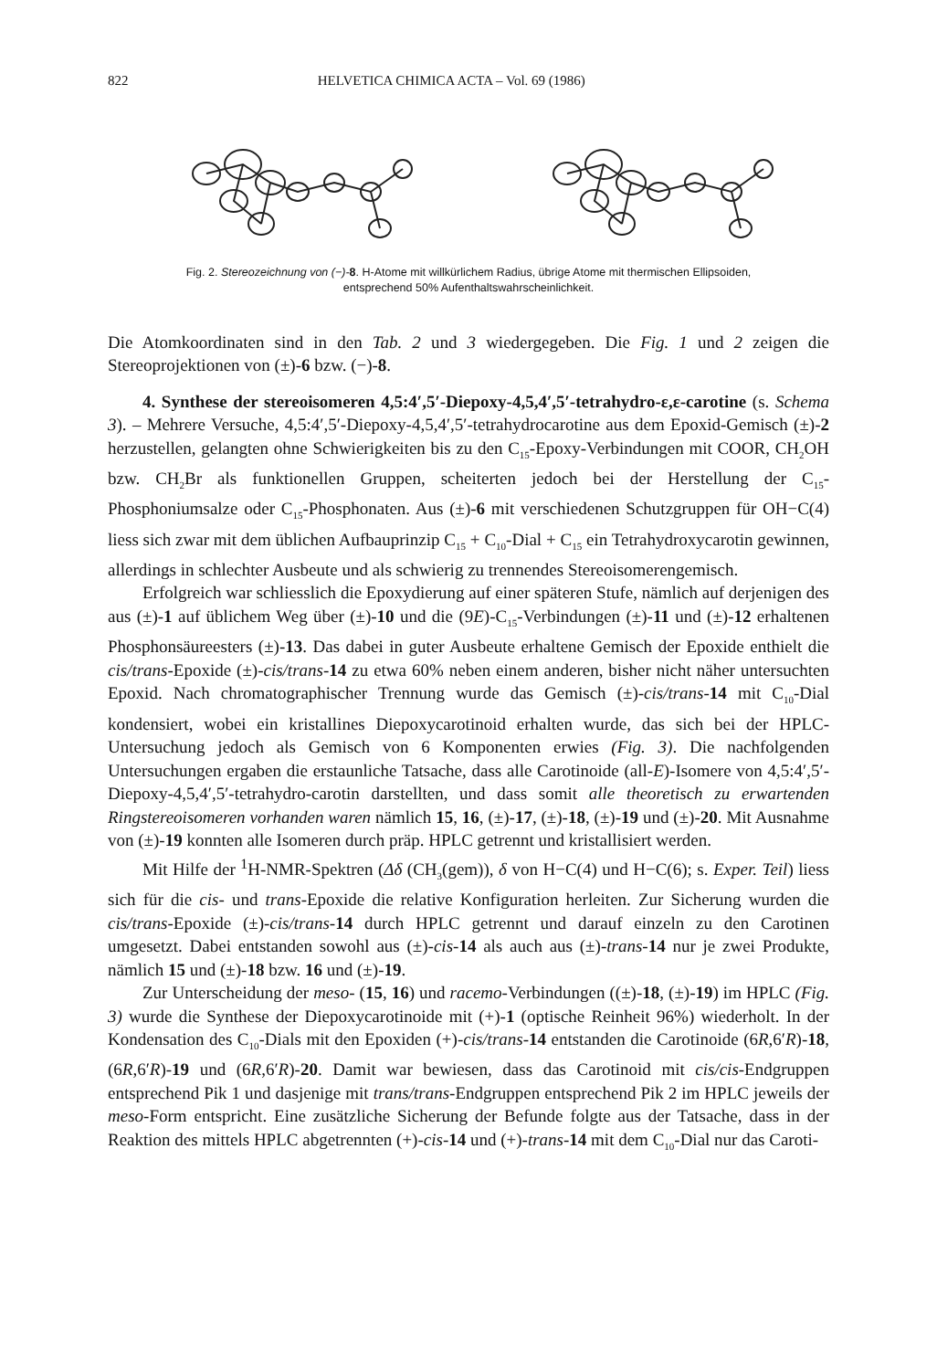822 HELVETICA CHIMICA ACTA – Vol. 69 (1986)
Fig. 2. Stereozeichnung von (−)-8. H-Atome mit willkürlichem Radius, übrige Atome mit thermischen Ellipsoiden,
entsprechend 50% Aufenthaltswahrscheinlichkeit.
Die Atomkoordinaten sind in den Tab. 2 und 3 wiedergegeben. Die Fig. 1 und 2 zeigen die Stereoprojektionen von (±)-6 bzw. (−)-8.
4. Synthese der stereoisomeren 4,5:4′,5′-Diepoxy-4,5,4′,5′-tetrahydro-ε,ε-carotine (s. Schema 3). – Mehrere Versuche, 4,5:4′,5′-Diepoxy-4,5,4′,5′-tetrahydrocarotine aus dem Epoxid-Gemisch (±)-2 herzustellen, gelangten ohne Schwierigkeiten bis zu den C<sub>15</sub>-Epoxy-Verbindungen mit COOR, CH<sub>2</sub>OH bzw. CH<sub>2</sub>Br als funktionellen Gruppen, scheiterten jedoch bei der Herstellung der C<sub>15</sub>-Phosphoniumsalze oder C<sub>15</sub>-Phosphonaten. Aus (±)-6 mit verschiedenen Schutzgruppen für OH−C(4) liess sich zwar mit dem üblichen Aufbauprinzip C<sub>15</sub> + C<sub>10</sub>-Dial + C<sub>15</sub> ein Tetrahydroxycarotin gewinnen, allerdings in schlechter Ausbeute und als schwierig zu trennendes Stereoisomerengemisch.
Erfolgreich war schliesslich die Epoxydierung auf einer späteren Stufe, nämlich auf derjenigen des aus (±)-1 auf üblichem Weg über (±)-10 und die (9E)-C<sub>15</sub>-Verbindungen (±)-11 und (±)-12 erhaltenen Phosphonsäureesters (±)-13. Das dabei in guter Ausbeute erhaltene Gemisch der Epoxide enthielt die cis/trans-Epoxide (±)-cis/trans-14 zu etwa 60% neben einem anderen, bisher nicht näher untersuchten Epoxid. Nach chromatographischer Trennung wurde das Gemisch (±)-cis/trans-14 mit C<sub>10</sub>-Dial kondensiert, wobei ein kristallines Diepoxycarotinoid erhalten wurde, das sich bei der HPLC-Untersuchung jedoch als Gemisch von 6 Komponenten erwies (Fig. 3). Die nachfolgenden Untersuchungen ergaben die erstaunliche Tatsache, dass alle Carotinoide (all-E)-Isomere von 4,5:4′,5′-Diepoxy-4,5,4′,5′-tetrahydro-carotin darstellten, und dass somit alle theoretisch zu erwartenden Ringstereoisomeren vorhanden waren nämlich 15, 16, (±)-17, (±)-18, (±)-19 und (±)-20. Mit Ausnahme von (±)-19 konnten alle Isomeren durch präp. HPLC getrennt und kristallisiert werden.
Mit Hilfe der <sup>1</sup>H-NMR-Spektren (Δδ (CH<sub>3</sub>(gem)), δ von H−C(4) und H−C(6); s. Exper. Teil) liess sich für die cis- und trans-Epoxide die relative Konfiguration herleiten. Zur Sicherung wurden die cis/trans-Epoxide (±)-cis/trans-14 durch HPLC getrennt und darauf einzeln zu den Carotinen umgesetzt. Dabei entstanden sowohl aus (±)-cis-14 als auch aus (±)-trans-14 nur je zwei Produkte, nämlich 15 und (±)-18 bzw. 16 und (±)-19.
Zur Unterscheidung der meso- (15, 16) und racemo-Verbindungen ((±)-18, (±)-19) im HPLC (Fig. 3) wurde die Synthese der Diepoxycarotinoide mit (+)-1 (optische Reinheit 96%) wiederholt. In der Kondensation des C<sub>10</sub>-Dials mit den Epoxiden (+)-cis/trans-14 entstanden die Carotinoide (6R,6′R)-18, (6R,6′R)-19 und (6R,6′R)-20. Damit war bewiesen, dass das Carotinoid mit cis/cis-Endgruppen entsprechend Pik 1 und dasjenige mit trans/trans-Endgruppen entsprechend Pik 2 im HPLC jeweils der meso-Form entspricht. Eine zusätzliche Sicherung der Befunde folgte aus der Tatsache, dass in der Reaktion des mittels HPLC abgetrennten (+)-cis-14 und (+)-trans-14 mit dem C<sub>10</sub>-Dial nur das Caroti-